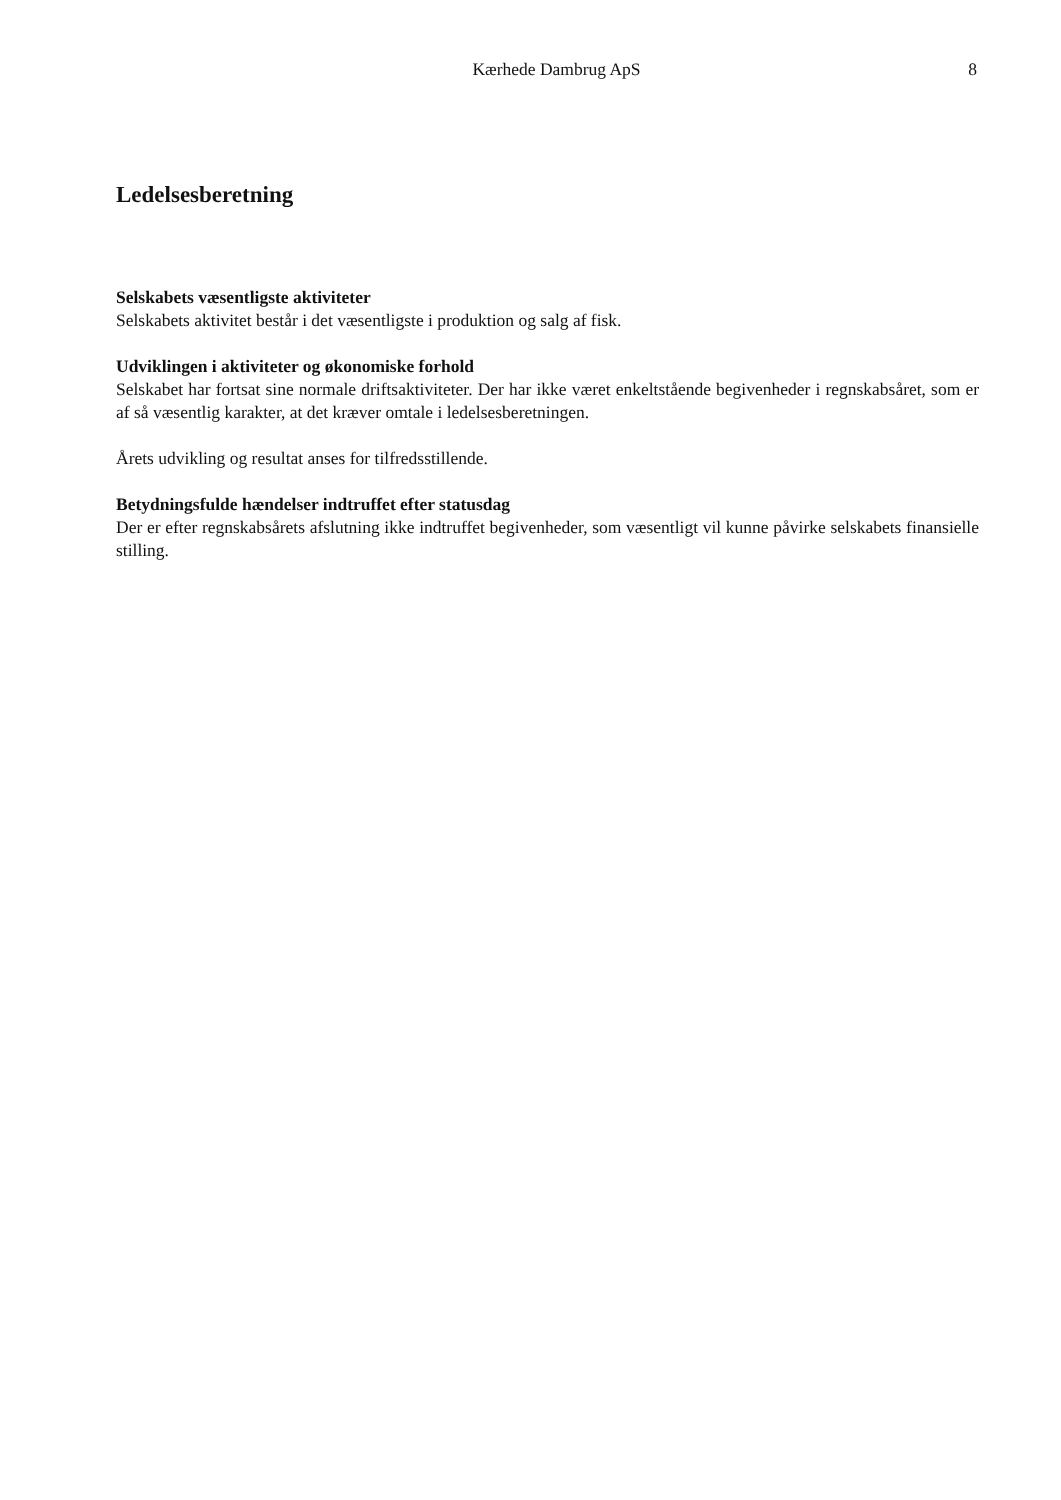Kærhede Dambrug ApS 8
Ledelsesberetning
Selskabets væsentligste aktiviteter
Selskabets aktivitet består i det væsentligste i produktion og salg af fisk.
Udviklingen i aktiviteter og økonomiske forhold
Selskabet har fortsat sine normale driftsaktiviteter. Der har ikke været enkeltstående begivenheder i regnskabsåret, som er af så væsentlig karakter, at det kræver omtale i ledelsesberetningen.
Årets udvikling og resultat anses for tilfredsstillende.
Betydningsfulde hændelser indtruffet efter statusdag
Der er efter regnskabsårets afslutning ikke indtruffet begivenheder, som væsentligt vil kunne påvirke selskabets finansielle stilling.